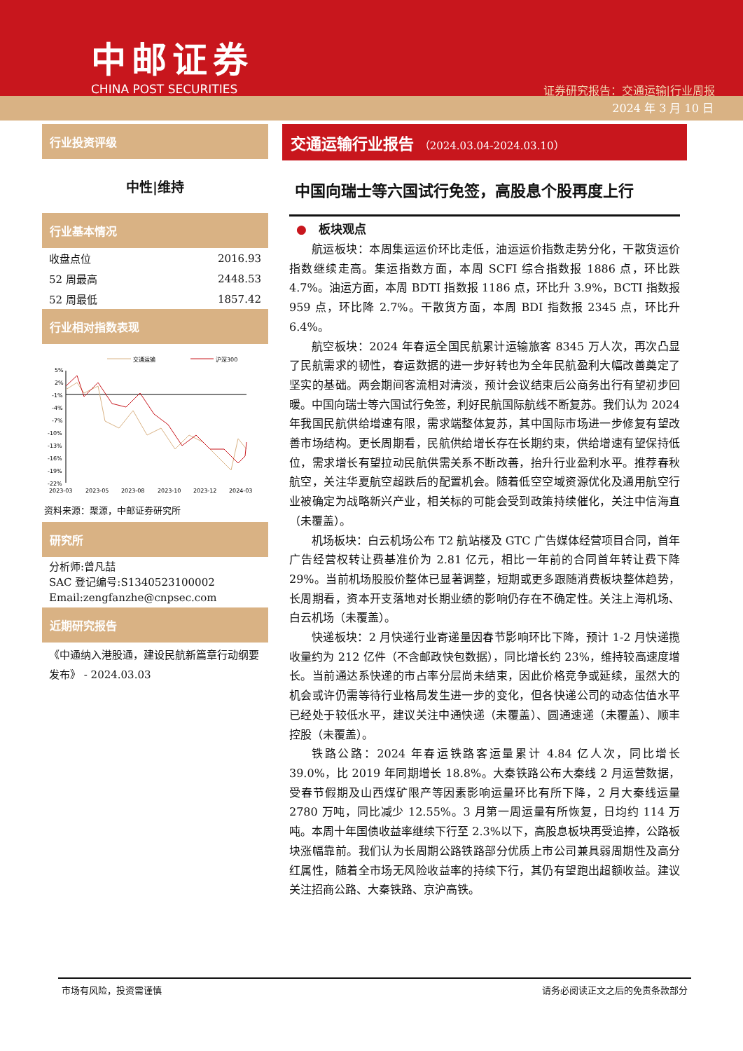中邮证券
CHINA POST SECURITIES
证券研究报告：交通运输|行业周报
2024 年 3 月 10 日
行业投资评级
中性|维持
行业基本情况
| 收盘点位 | 2016.93 |
| 52 周最高 | 2448.53 |
| 52 周最低 | 1857.42 |
行业相对指数表现
交通运输
沪深300
5%
2%
-1%
-4%
-7%
-10%
-13%
-16%
-19%
-22%
2023-03
2023-05
2023-08
2023-10
2023-12
2024-03
资料来源：聚源，中邮证券研究所
研究所
分析师:曾凡喆
SAC 登记编号:S1340523100002
Email:zengfanzhe@cnpsec.com
近期研究报告
《中通纳入港股通，建设民航新篇章行动纲要发布》 - 2024.03.03
交通运输行业报告 （2024.03.04-2024.03.10）
中国向瑞士等六国试行免签，高股息个股再度上行
●　板块观点
航运板块：本周集运运价环比走低，油运运价指数走势分化，干散货运价指数继续走高。集运指数方面，本周 SCFI 综合指数报 1886 点，环比跌 4.7%。油运方面，本周 BDTI 指数报 1186 点，环比升 3.9%，BCTI 指数报 959 点，环比降 2.7%。干散货方面，本周 BDI 指数报 2345 点，环比升 6.4%。
航空板块：2024 年春运全国民航累计运输旅客 8345 万人次，再次凸显了民航需求的韧性，春运数据的进一步好转也为全年民航盈利大幅改善奠定了坚实的基础。两会期间客流相对清淡，预计会议结束后公商务出行有望初步回暖。中国向瑞士等六国试行免签，利好民航国际航线不断复苏。我们认为 2024 年我国民航供给增速有限，需求端整体复苏，其中国际市场进一步修复有望改善市场结构。更长周期看，民航供给增长存在长期约束，供给增速有望保持低位，需求增长有望拉动民航供需关系不断改善，抬升行业盈利水平。推荐春秋航空，关注华夏航空超跌后的配置机会。随着低空空域资源优化及通用航空行业被确定为战略新兴产业，相关标的可能会受到政策持续催化，关注中信海直（未覆盖）。
机场板块：白云机场公布 T2 航站楼及 GTC 广告媒体经营项目合同，首年广告经营权转让费基准价为 2.81 亿元，相比一年前的合同首年转让费下降 29%。当前机场股股价整体已显著调整，短期或更多跟随消费板块整体趋势，长周期看，资本开支落地对长期业绩的影响仍存在不确定性。关注上海机场、白云机场（未覆盖）。
快递板块：2 月快递行业寄递量因春节影响环比下降，预计 1-2 月快递揽收量约为 212 亿件（不含邮政快包数据），同比增长约 23%，维持较高速度增长。当前通达系快递的市占率分层尚未结束，因此价格竞争或延续，虽然大的机会或许仍需等待行业格局发生进一步的变化，但各快递公司的动态估值水平已经处于较低水平，建议关注中通快递（未覆盖）、圆通速递（未覆盖）、顺丰控股（未覆盖）。
铁路公路：2024 年春运铁路客运量累计 4.84 亿人次，同比增长 39.0%，比 2019 年同期增长 18.8%。大秦铁路公布大秦线 2 月运营数据，受春节假期及山西煤矿限产等因素影响运量环比有所下降，2 月大秦线运量 2780 万吨，同比减少 12.55%。3 月第一周运量有所恢复，日均约 114 万吨。本周十年国债收益率继续下行至 2.3%以下，高股息板块再受追捧，公路板块涨幅靠前。我们认为长周期公路铁路部分优质上市公司兼具弱周期性及高分红属性，随着全市场无风险收益率的持续下行，其仍有望跑出超额收益。建议关注招商公路、大秦铁路、京沪高铁。
市场有风险，投资需谨慎 请务必阅读正文之后的免责条款部分